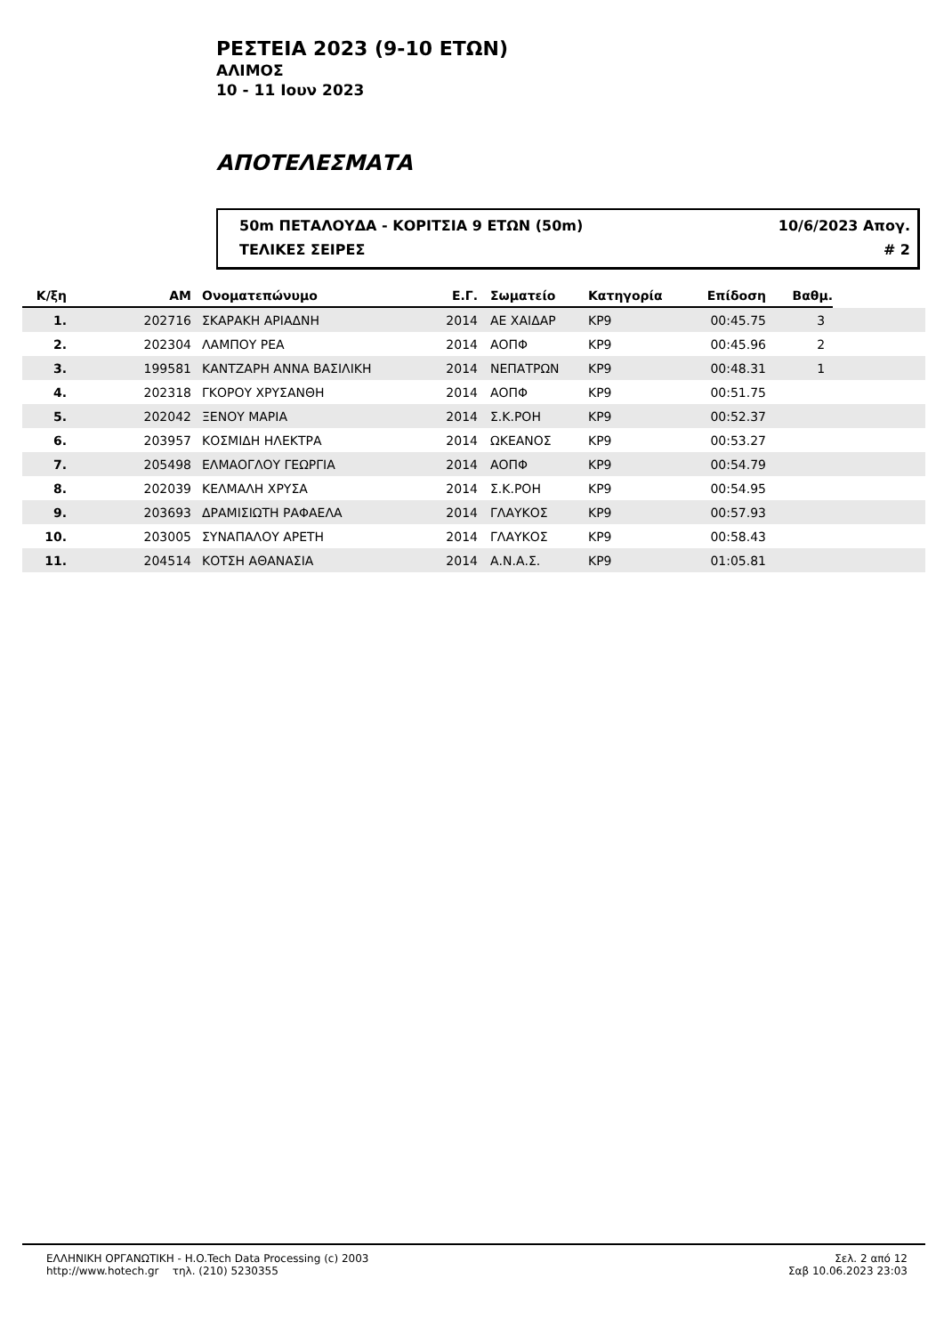ΡΕΣΤΕΙΑ 2023 (9-10 ΕΤΩΝ)
ΑΛΙΜΟΣ
10 - 11 Ιουν 2023
ΑΠΟΤΕΛΕΣΜΑΤΑ
50m ΠΕΤΑΛΟΥΔΑ - ΚΟΡΙΤΣΙΑ 9 ΕΤΩΝ (50m) 10/6/2023 Απογ.
ΤΕΛΙΚΕΣ ΣΕΙΡΕΣ # 2
| Κ/ξη | ΑΜ | Ονοματεπώνυμο | Ε.Γ. | Σωματείο | Κατηγορία | Επίδοση | Βαθμ. | |
| --- | --- | --- | --- | --- | --- | --- | --- | --- |
| 1. | 202716 | ΣΚΑΡΑΚΗ ΑΡΙΑΔΝΗ | 2014 | ΑΕ ΧΑΙΔΑΡ | ΚΡ9 | 00:45.75 | 3 | |
| 2. | 202304 | ΛΑΜΠΟΥ ΡΕΑ | 2014 | ΑΟΠΦ | ΚΡ9 | 00:45.96 | 2 | |
| 3. | 199581 | ΚΑΝΤΖΑΡΗ ΑΝΝΑ ΒΑΣΙΛΙΚΗ | 2014 | ΝΕΠΑΤΡΩΝ | ΚΡ9 | 00:48.31 | 1 | |
| 4. | 202318 | ΓΚΟΡΟΥ ΧΡΥΣΑΝΘΗ | 2014 | ΑΟΠΦ | ΚΡ9 | 00:51.75 | | |
| 5. | 202042 | ΞΕΝΟΥ ΜΑΡΙΑ | 2014 | Σ.Κ.ΡΟΗ | ΚΡ9 | 00:52.37 | | |
| 6. | 203957 | ΚΟΣΜΙΔΗ ΗΛΕΚΤΡΑ | 2014 | ΩΚΕΑΝΟΣ | ΚΡ9 | 00:53.27 | | |
| 7. | 205498 | ΕΛΜΑΟΓΛΟΥ ΓΕΩΡΓΙΑ | 2014 | ΑΟΠΦ | ΚΡ9 | 00:54.79 | | |
| 8. | 202039 | ΚΕΛΜΑΛΗ ΧΡΥΣΑ | 2014 | Σ.Κ.ΡΟΗ | ΚΡ9 | 00:54.95 | | |
| 9. | 203693 | ΔΡΑΜΙΣΙΩΤΗ ΡΑΦΑΕΛΑ | 2014 | ΓΛΑΥΚΟΣ | ΚΡ9 | 00:57.93 | | |
| 10. | 203005 | ΣΥΝΑΠΑΛΟΥ ΑΡΕΤΗ | 2014 | ΓΛΑΥΚΟΣ | ΚΡ9 | 00:58.43 | | |
| 11. | 204514 | ΚΟΤΣΗ ΑΘΑΝΑΣΙΑ | 2014 | Α.Ν.Α.Σ. | ΚΡ9 | 01:05.81 | | |
ΕΛΛΗΝΙΚΗ ΟΡΓΑΝΩΤΙΚΗ - H.O.Tech Data Processing (c) 2003
http://www.hotech.gr τηλ. (210) 5230355
Σελ. 2 από 12
Σαβ 10.06.2023 23:03